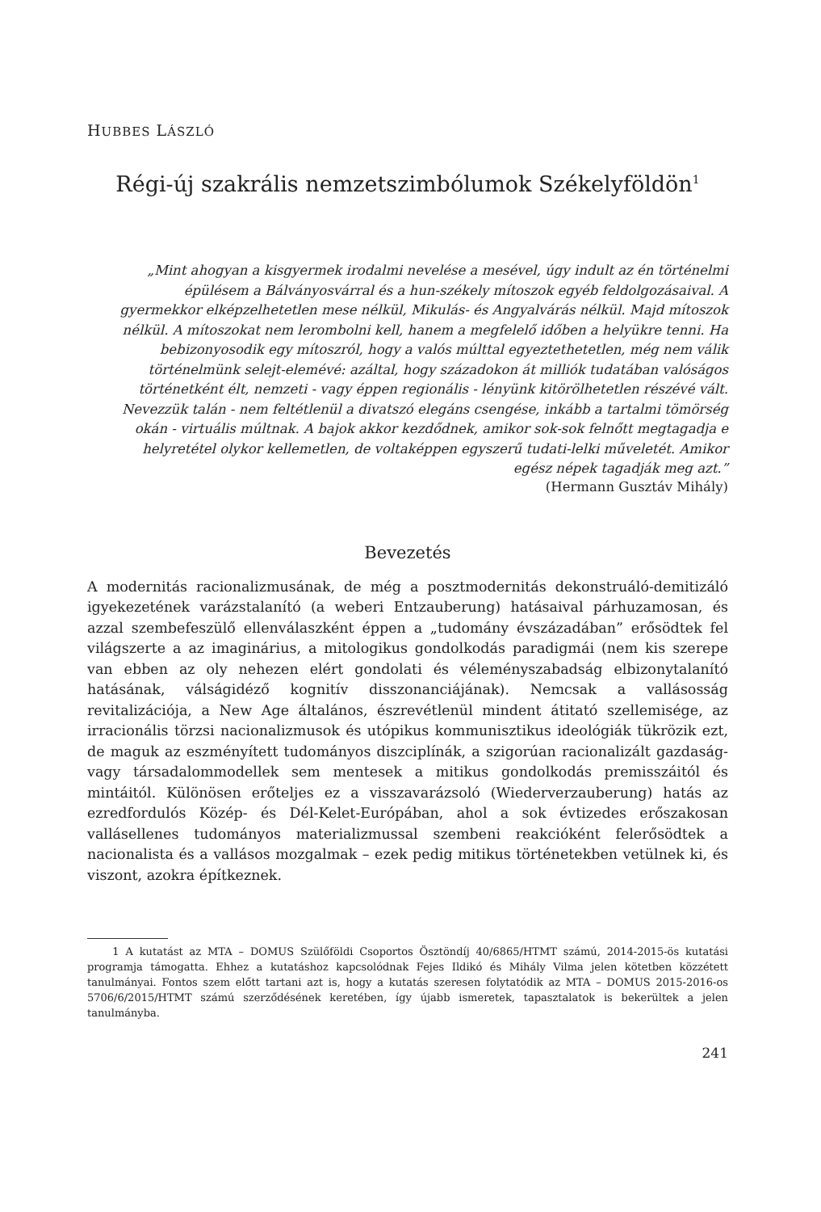HUBBES LÁSZLÓ
Régi-új szakrális nemzetszimbólumok Székelyföldön<sup>1</sup>
„Mint ahogyan a kisgyermek irodalmi nevelése a mesével, úgy indult az én történelmi épülésem a Bálványosvárral és a hun-székely mítoszok egyéb feldolgozásaival. A gyermekkor elképzelhetetlen mese nélkül, Mikulás- és Angyalvárás nélkül. Majd mítoszok nélkül. A mítoszokat nem lerombolni kell, hanem a megfelelő időben a helyükre tenni. Ha bebizonyosodik egy mítoszról, hogy a valós múlttal egyeztethetetlen, még nem válik történelmünk selejt-elemévé: azáltal, hogy századokon át milliók tudatában valóságos történetként élt, nemzeti - vagy éppen regionális - lényünk kitörölhetetlen részévé vált. Nevezzük talán - nem feltétlenül a divatszó elegáns csengése, inkább a tartalmi tömörség okán - virtuális múltnak. A bajok akkor kezdődnek, amikor sok-sok felnőtt megtagadja e helyretétel olykor kellemetlen, de voltaképpen egyszerű tudati-lelki műveletét. Amikor egész népek tagadják meg azt.”
(Hermann Gusztáv Mihály)
Bevezetés
A modernitás racionalizmusának, de még a posztmodernitás dekonstruáló-demitizáló igyekezetének varázstalanító (a weberi Entzauberung) hatásaival párhuzamosan, és azzal szembefeszülő ellenválaszként éppen a „tudomány évszázadában” erősödtek fel világszerte a az imaginárius, a mitologikus gondolkodás paradigmái (nem kis szerepe van ebben az oly nehezen elért gondolati és véleményszabadság elbizonytalanító hatásának, válságidéző kognitív disszonanciájának). Nemcsak a vallásosság revitalizációja, a New Age általános, észrevétlenül mindent átitató szellemisége, az irracionális törzsi nacionalizmusok és utópikus kommunisztikus ideológiák tükrözik ezt, de maguk az eszményített tudományos diszciplínák, a szigorúan racionalizált gazdaság- vagy társadalommodellek sem mentesek a mitikus gondolkodás premisszáitól és mintáitól. Különösen erőteljes ez a visszavarázsoló (Wiederverzauberung) hatás az ezredfordulós Közép- és Dél-Kelet-Európában, ahol a sok évtizedes erőszakosan vallásellenes tudományos materializmussal szembeni reakcióként felerősödtek a nacionalista és a vallásos mozgalmak – ezek pedig mitikus történetekben vetülnek ki, és viszont, azokra építkeznek.
1 A kutatást az MTA – DOMUS Szülőföldi Csoportos Ösztöndíj 40/6865/HTMT számú, 2014-2015-ös kutatási programja támogatta. Ehhez a kutatáshoz kapcsolódnak Fejes Ildikó és Mihály Vilma jelen kötetben közzétett tanulmányai. Fontos szem előtt tartani azt is, hogy a kutatás szeresen folytatódik az MTA – DOMUS 2015-2016-os 5706/6/2015/HTMT számú szerződésének keretében, így újabb ismeretek, tapasztalatok is bekerültek a jelen tanulmányba.
241